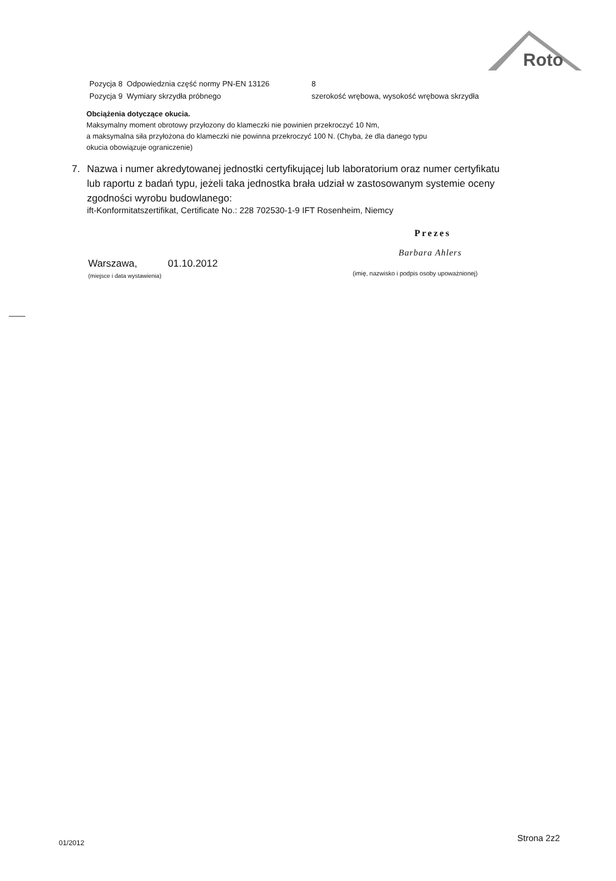Roto
Pozycja 8 Odpowiedznia część normy PN-EN 13126 8
Pozycja 9 Wymiary skrzydła próbnego szerokość wrębowa, wysokość wrębowa skrzydła
Obciążenia dotyczące okucia.
Maksymalny moment obrotowy przyłozony do klameczki nie powinien przekroczyć 10 Nm,
a maksymalna siła przyłożona do klameczki nie powinna przekroczyć 100 N. (Chyba, że dla danego typu
okucia obowiązuje ograniczenie)
7. Nazwa i numer akredytowanej jednostki certyfikującej lub laboratorium oraz numer certyfikatu lub raportu z badań typu, jeżeli taka jednostka brała udział w zastosowanym systemie oceny zgodności wyrobu budowlanego:
ift-Konformitatszertifikat, Certificate No.: 228 702530-1-9 IFT Rosenheim, Niemcy
Prezes
Barbara Ahlers
Warszawa, 01.10.2012
(miejsce i data wystawienia)
(imię, nazwisko i podpis osoby upoważnionej)
01/2012 Strona 2z2